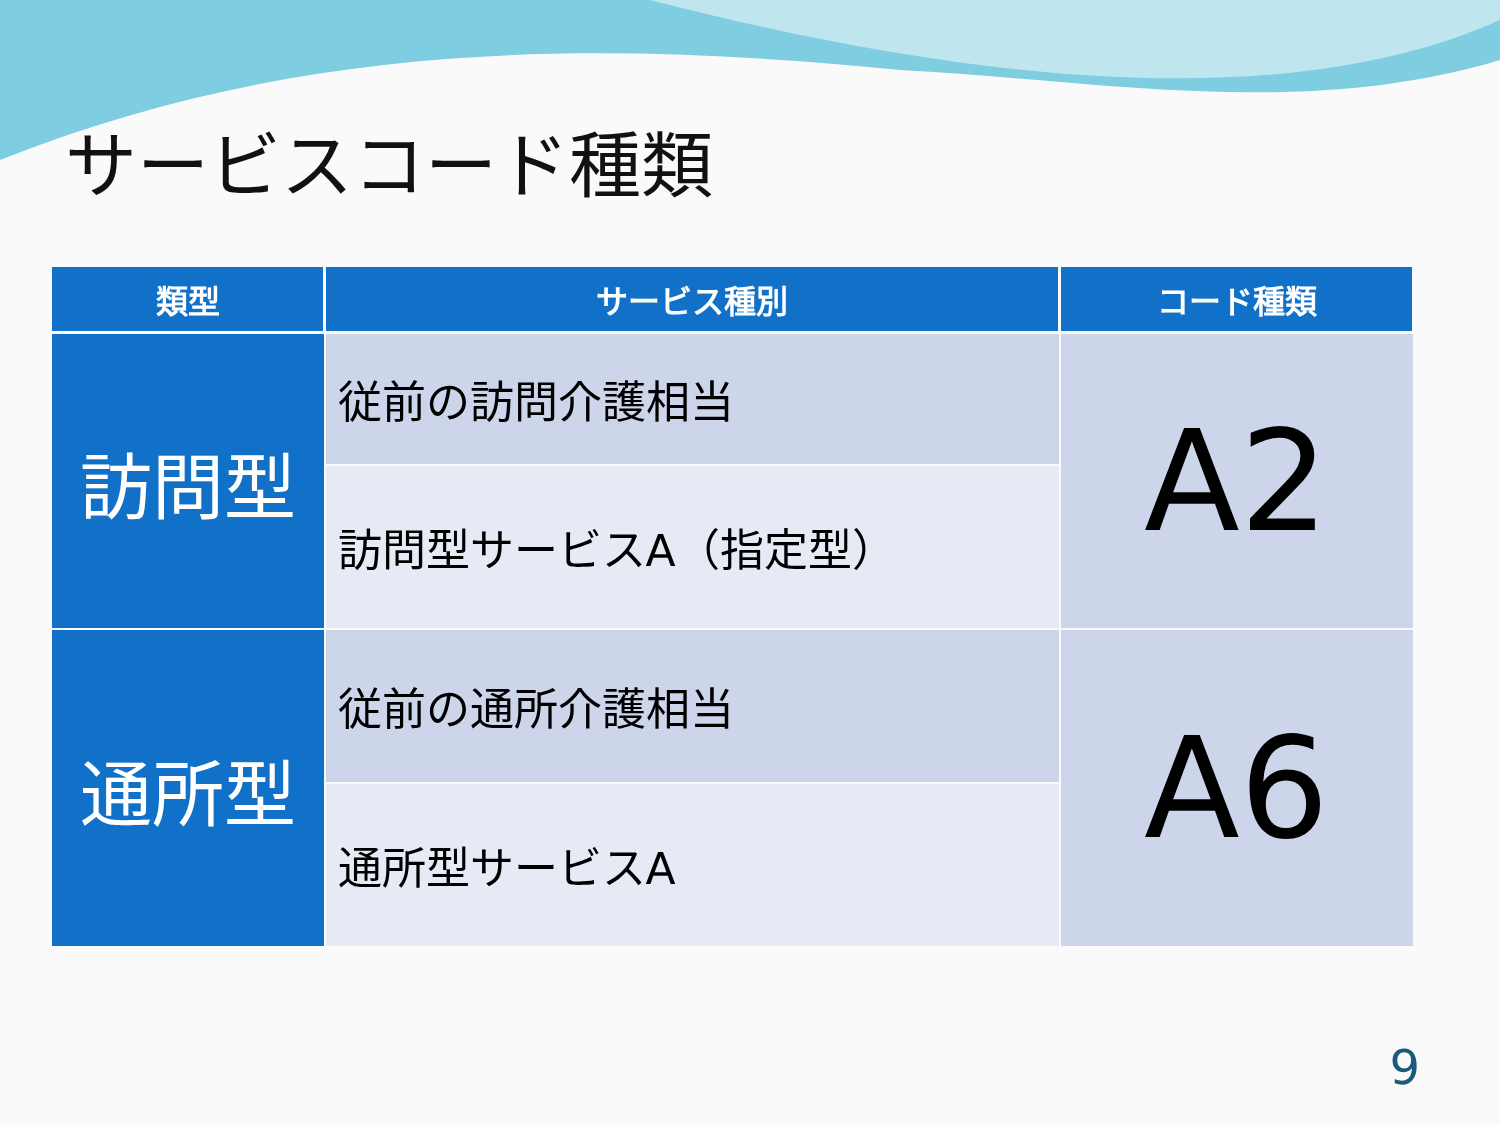サービスコード種類
| 類型 | サービス種別 | コード種類 |
| --- | --- | --- |
| 訪問型 | 従前の訪問介護相当 | A2 |
| | 訪問型サービスA（指定型） | |
| 通所型 | 従前の通所介護相当 | A6 |
| | 通所型サービスA | |
9